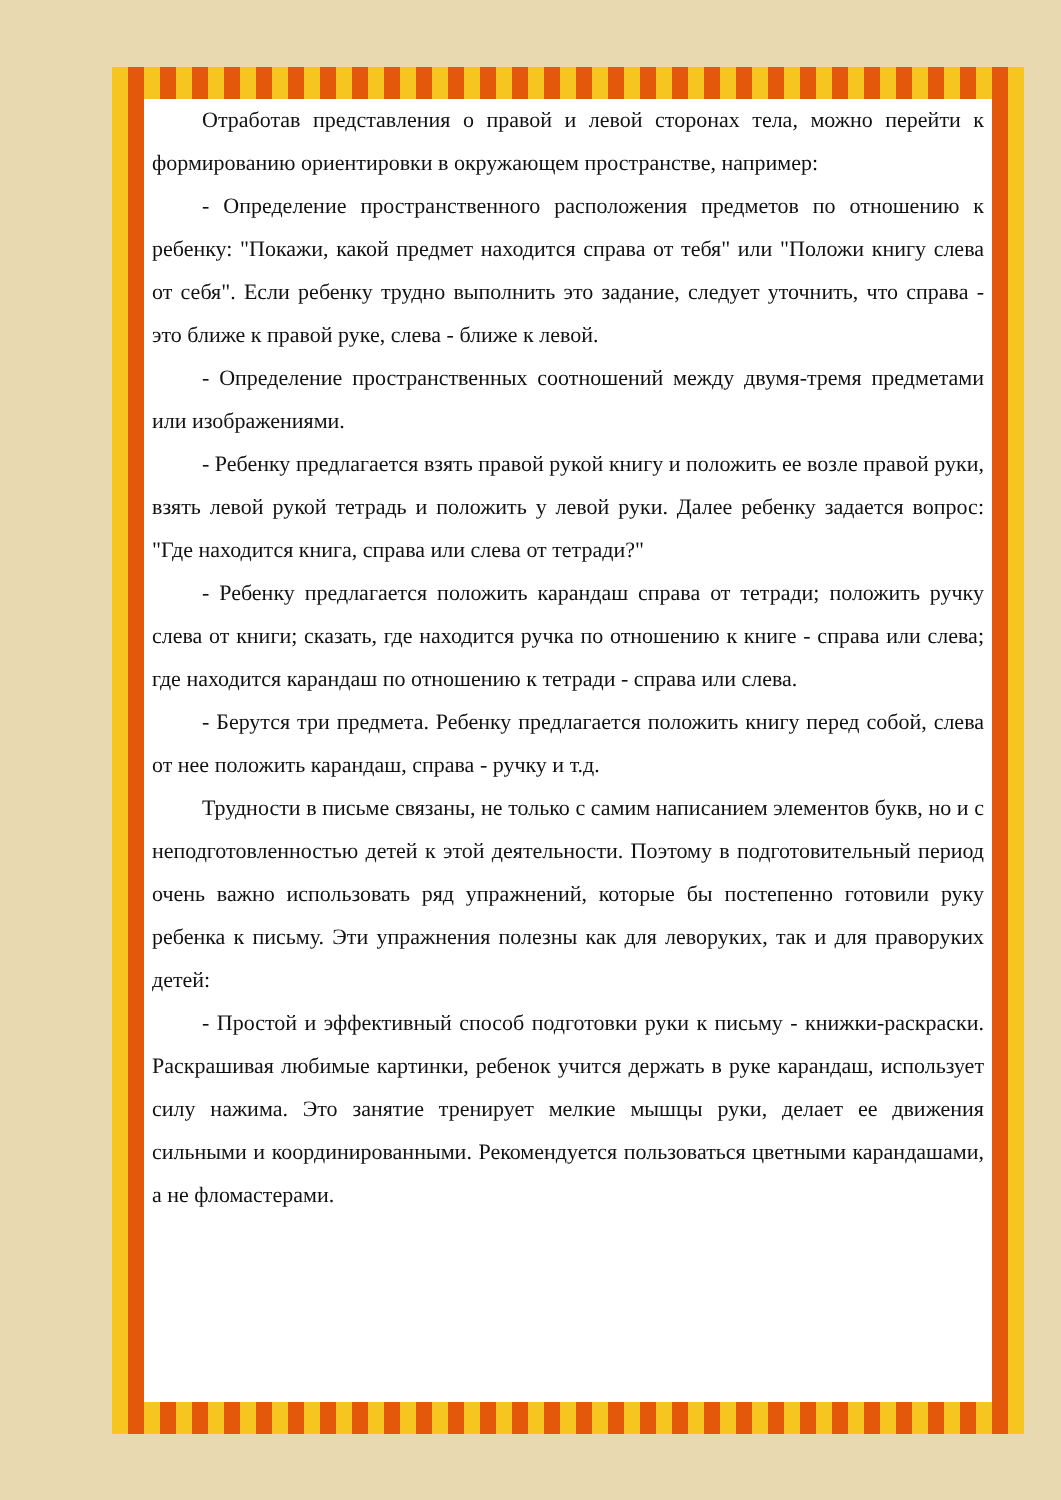Отработав представления о правой и левой сторонах тела, можно перейти к формированию ориентировки в окружающем пространстве, например:
- Определение пространственного расположения предметов по отношению к ребенку: "Покажи, какой предмет находится справа от тебя" или "Положи книгу слева от себя". Если ребенку трудно выполнить это задание, следует уточнить, что справа - это ближе к правой руке, слева - ближе к левой.
- Определение пространственных соотношений между двумя-тремя предметами или изображениями.
- Ребенку предлагается взять правой рукой книгу и положить ее возле правой руки, взять левой рукой тетрадь и положить у левой руки. Далее ребенку задается вопрос: "Где находится книга, справа или слева от тетради?"
- Ребенку предлагается положить карандаш справа от тетради; положить ручку слева от книги; сказать, где находится ручка по отношению к книге - справа или слева; где находится карандаш по отношению к тетради - справа или слева.
- Берутся три предмета. Ребенку предлагается положить книгу перед собой, слева от нее положить карандаш, справа - ручку и т.д.
Трудности в письме связаны, не только с самим написанием элементов букв, но и с неподготовленностью детей к этой деятельности. Поэтому в подготовительный период очень важно использовать ряд упражнений, которые бы постепенно готовили руку ребенка к письму. Эти упражнения полезны как для леворуких, так и для праворуких детей:
- Простой и эффективный способ подготовки руки к письму - книжки-раскраски. Раскрашивая любимые картинки, ребенок учится держать в руке карандаш, использует силу нажима. Это занятие тренирует мелкие мышцы руки, делает ее движения сильными и координированными. Рекомендуется пользоваться цветными карандашами, а не фломастерами.